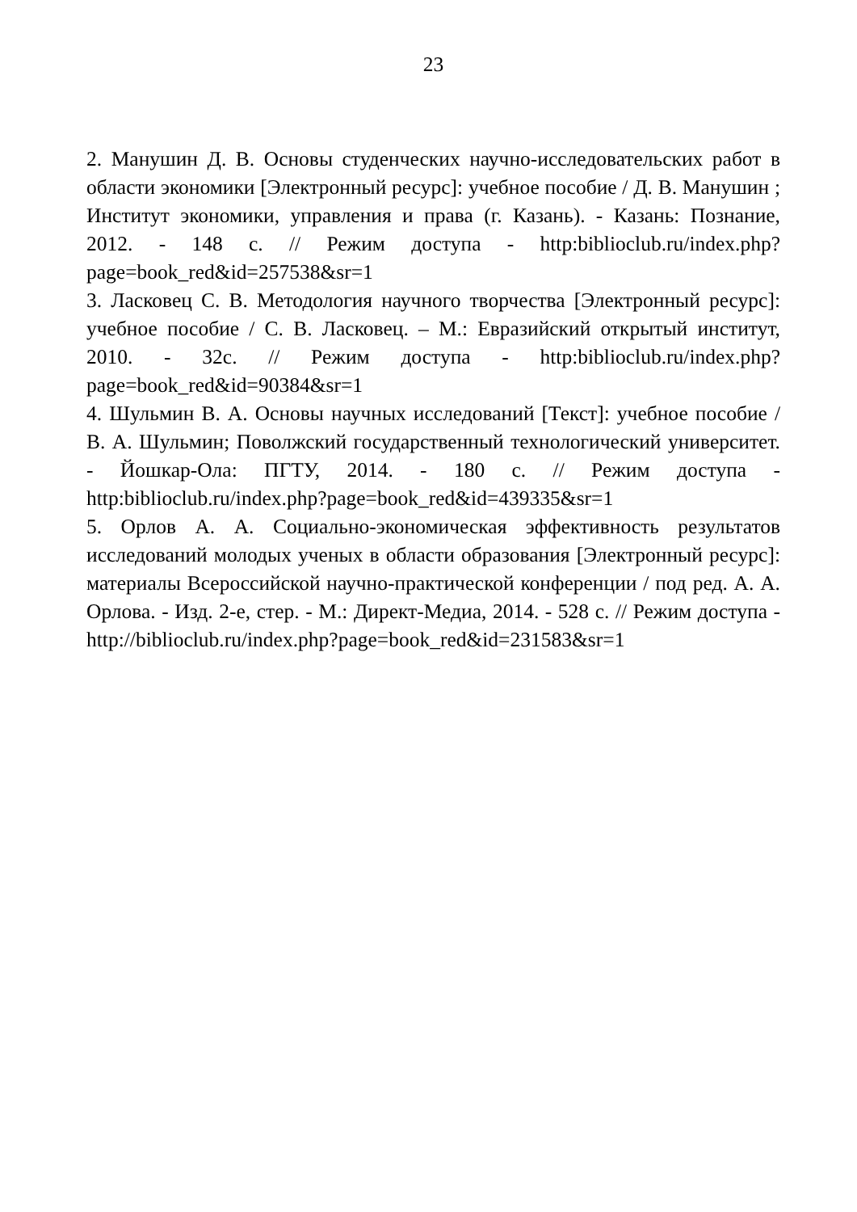23
2. Манушин Д. В. Основы студенческих научно-исследовательских работ в области экономики [Электронный ресурс]: учебное пособие / Д. В. Манушин ; Институт экономики, управления и права (г. Казань). - Казань: Познание, 2012. - 148 с. // Режим доступа - http:biblioclub.ru/index.php?page=book_red&id=257538&sr=1
3. Ласковец С. В. Методология научного творчества [Электронный ресурс]: учебное пособие / С. В. Ласковец. – М.: Евразийский открытый институт, 2010. - 32с. // Режим доступа - http:biblioclub.ru/index.php?page=book_red&id=90384&sr=1
4. Шульмин В. А. Основы научных исследований [Текст]: учебное пособие / В. А. Шульмин; Поволжский государственный технологический университет. - Йошкар-Ола: ПГТУ, 2014. - 180 с. // Режим доступа - http:biblioclub.ru/index.php?page=book_red&id=439335&sr=1
5. Орлов А. А. Социально-экономическая эффективность результатов исследований молодых ученых в области образования [Электронный ресурс]: материалы Всероссийской научно-практической конференции / под ред. А. А. Орлова. - Изд. 2-е, стер. - М.: Директ-Медиа, 2014. - 528 с. // Режим доступа - http://biblioclub.ru/index.php?page=book_red&id=231583&sr=1